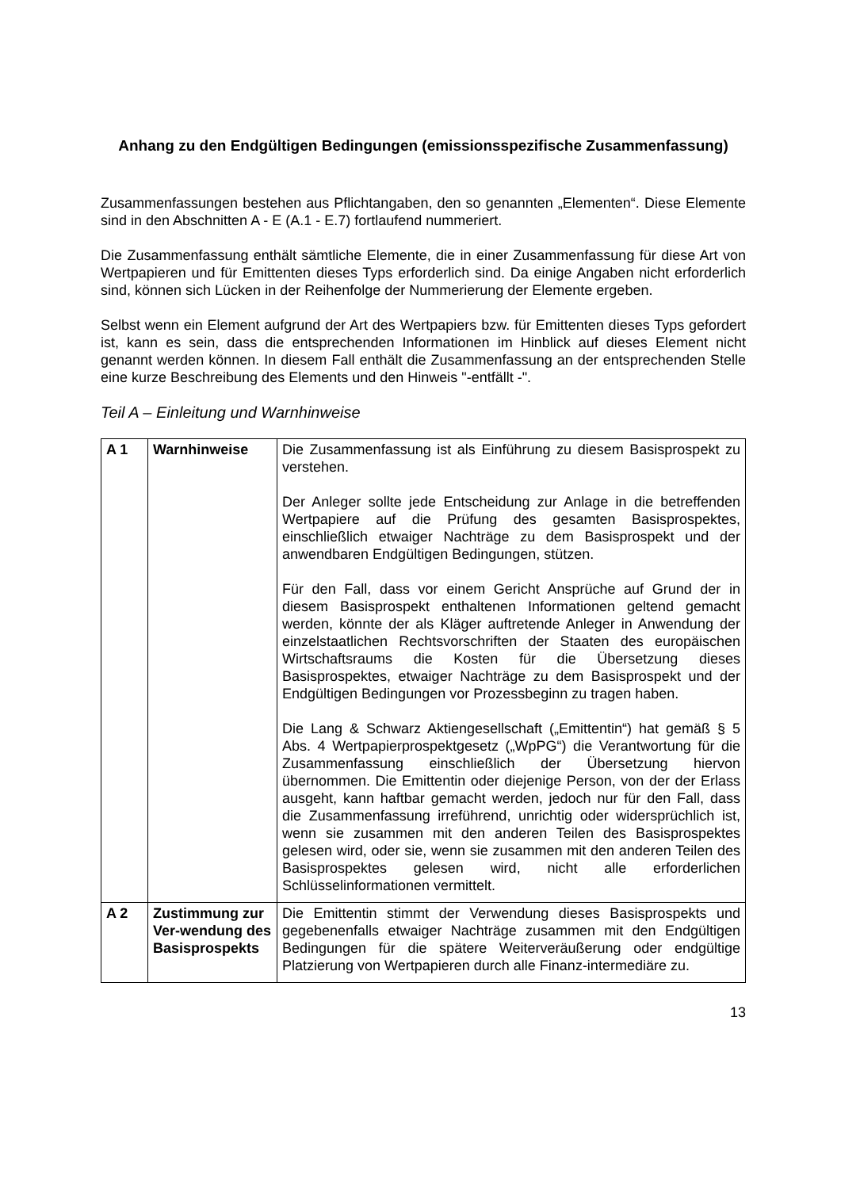Anhang zu den Endgültigen Bedingungen (emissionsspezifische Zusammenfassung)
Zusammenfassungen bestehen aus Pflichtangaben, den so genannten „Elementen“. Diese Elemente sind in den Abschnitten A - E (A.1 - E.7) fortlaufend nummeriert.
Die Zusammenfassung enthält sämtliche Elemente, die in einer Zusammenfassung für diese Art von Wertpapieren und für Emittenten dieses Typs erforderlich sind. Da einige Angaben nicht erforderlich sind, können sich Lücken in der Reihenfolge der Nummerierung der Elemente ergeben.
Selbst wenn ein Element aufgrund der Art des Wertpapiers bzw. für Emittenten dieses Typs gefordert ist, kann es sein, dass die entsprechenden Informationen im Hinblick auf dieses Element nicht genannt werden können. In diesem Fall enthält die Zusammenfassung an der entsprechenden Stelle eine kurze Beschreibung des Elements und den Hinweis "-entfällt -".
Teil A – Einleitung und Warnhinweise
| A 1 | Warnhinweise | Die Zusammenfassung ist als Einführung zu diesem Basisprospekt zu verstehen. Der Anleger sollte jede Entscheidung zur Anlage in die betreffenden Wertpapiere auf die Prüfung des gesamten Basisprospektes, einschließlich etwaiger Nachträge zu dem Basisprospekt und der anwendbaren Endgültigen Bedingungen, stützen. Für den Fall, dass vor einem Gericht Ansprüche auf Grund der in diesem Basisprospekt enthaltenen Informationen geltend gemacht werden, könnte der als Kläger auftretende Anleger in Anwendung der einzelstaatlichen Rechtsvorschriften der Staaten des europäischen Wirtschaftsraums die Kosten für die Übersetzung dieses Basisprospektes, etwaiger Nachträge zu dem Basisprospekt und der Endgültigen Bedingungen vor Prozessbeginn zu tragen haben. Die Lang & Schwarz Aktiengesellschaft („Emittentin“) hat gemäß § 5 Abs. 4 Wertpapierprospektgesetz („WpPG“) die Verantwortung für die Zusammenfassung einschließlich der Übersetzung hiervon übernommen. Die Emittentin oder diejenige Person, von der der Erlass ausgeht, kann haftbar gemacht werden, jedoch nur für den Fall, dass die Zusammenfassung irreführend, unrichtig oder widersprüchlich ist, wenn sie zusammen mit den anderen Teilen des Basisprospektes gelesen wird, oder sie, wenn sie zusammen mit den anderen Teilen des Basisprospektes gelesen wird, nicht alle erforderlichen Schlüsselinformationen vermittelt. |
| A 2 | Zustimmung zur Ver-wendung des Basisprospekts | Die Emittentin stimmt der Verwendung dieses Basisprospekts und gegebenenfalls etwaiger Nachträge zusammen mit den Endgültigen Bedingungen für die spätere Weiterveräußerung oder endgültige Platzierung von Wertpapieren durch alle Finanz-intermediäre zu. |
13